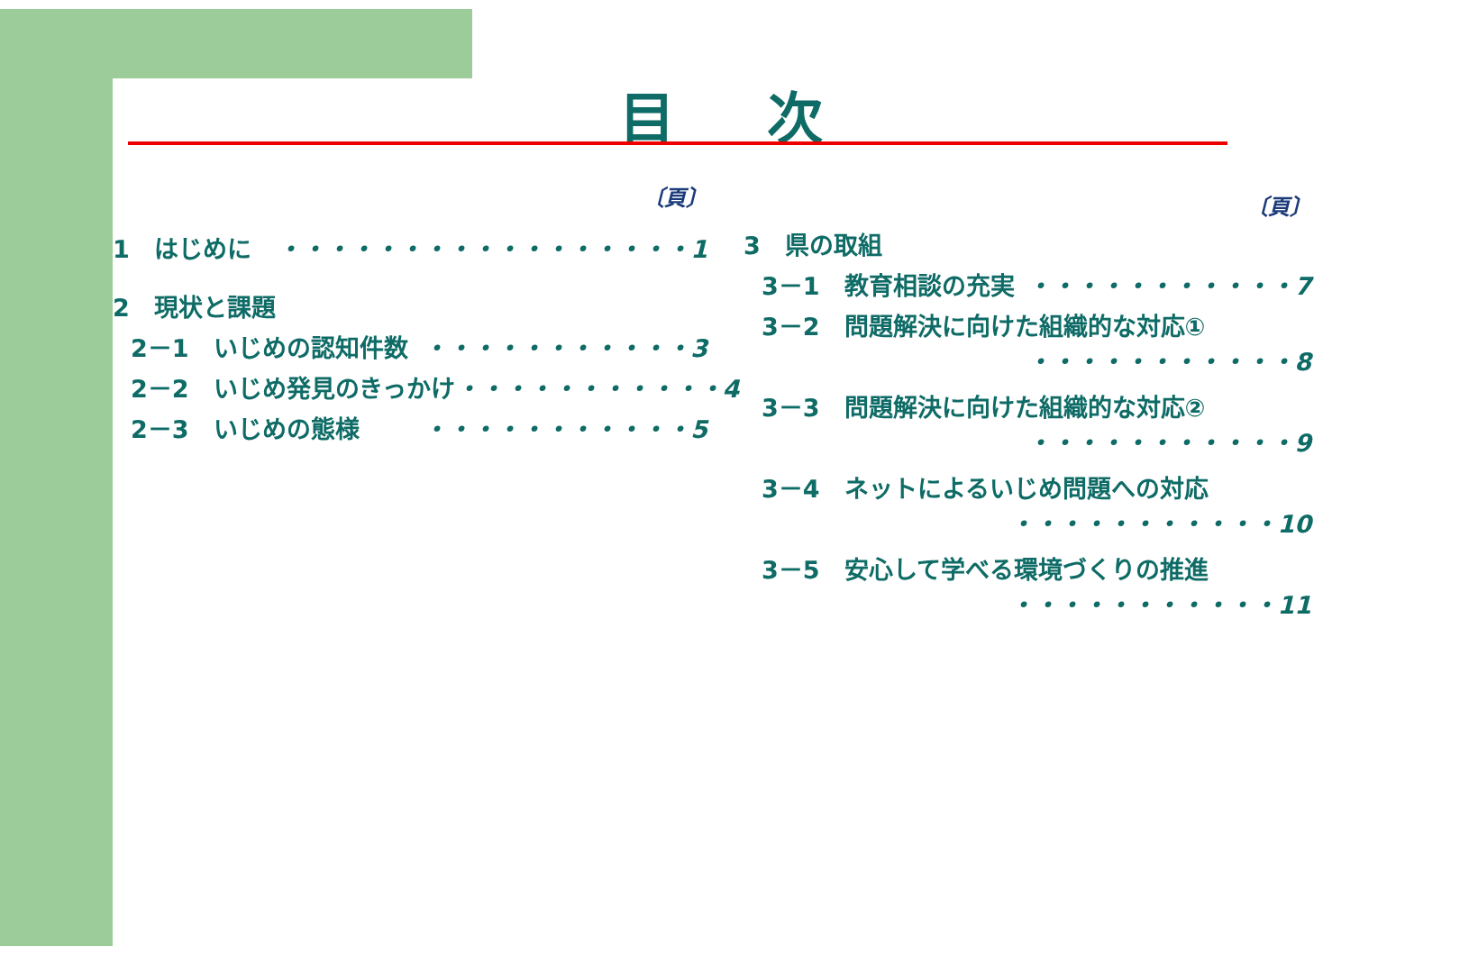目 次
〔頁〕
1　はじめに ・・・・・・・・・・・・・・・・・1
2　現状と課題
2－1　いじめの認知件数 ・・・・・・・・・・・3
2－2　いじめ発見のきっかけ ・・・・・・・・・・・4
2－3　いじめの態様 ・・・・・・・・・・・5
〔頁〕
3　県の取組
3－1　教育相談の充実 ・・・・・・・・・・・7
3－2　問題解決に向けた組織的な対応①
・・・・・・・・・・・8
3－3　問題解決に向けた組織的な対応②
・・・・・・・・・・・9
3－4　ネットによるいじめ問題への対応
・・・・・・・・・・・10
3－5　安心して学べる環境づくりの推進
・・・・・・・・・・・11